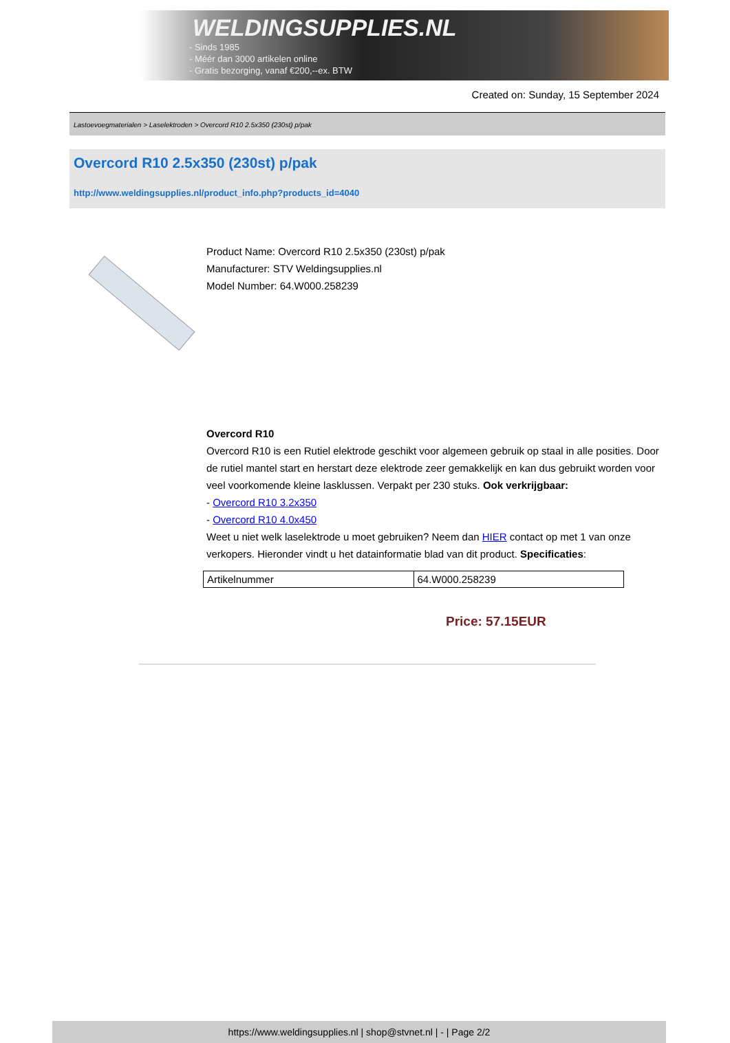WELDINGSUPPLIES.NL
- Sinds 1985
- Méér dan 3000 artikelen online
- Gratis bezorging, vanaf €200,--ex. BTW
Created on: Sunday, 15 September 2024
Lastoevoegmaterialen > Laselektroden > Overcord R10 2.5x350 (230st) p/pak
Overcord R10 2.5x350 (230st) p/pak
http://www.weldingsupplies.nl/product_info.php?products_id=4040
Product Name: Overcord R10 2.5x350 (230st) p/pak
Manufacturer: STV Weldingsupplies.nl
Model Number: 64.W000.258239
Overcord R10
Overcord R10 is een Rutiel elektrode geschikt voor algemeen gebruik op staal in alle posities. Door de rutiel mantel start en herstart deze elektrode zeer gemakkelijk en kan dus gebruikt worden voor veel voorkomende kleine lasklussen. Verpakt per 230 stuks. Ook verkrijgbaar:
- Overcord R10 3.2x350
- Overcord R10 4.0x450
Weet u niet welk laselektrode u moet gebruiken? Neem dan HIER contact op met 1 van onze verkopers. Hieronder vindt u het datainformatie blad van dit product. Specificaties:
| Artikelnummer | 64.W000.258239 |
Price: 57.15EUR
https://www.weldingsupplies.nl | shop@stvnet.nl | - | Page 2/2